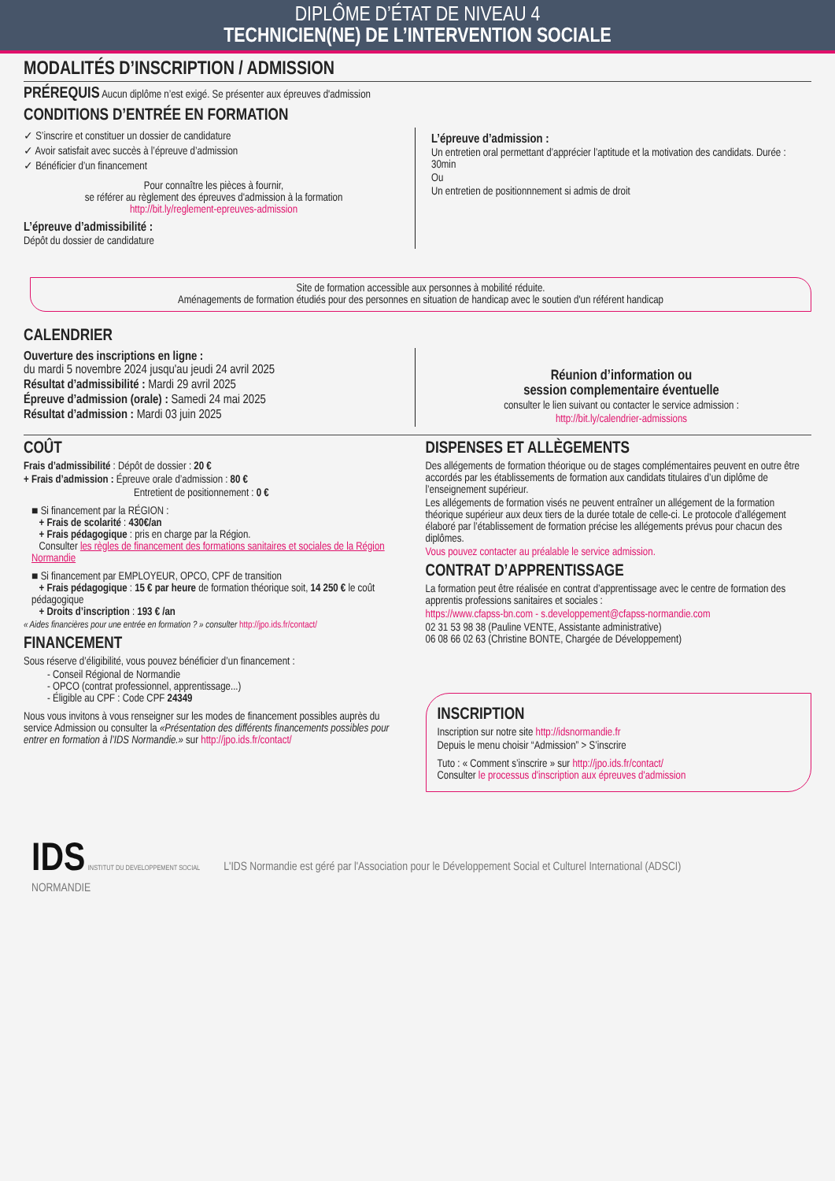DIPLÔME D’ÉTAT DE NIVEAU 4
TECHNICIEN(NE) DE L’INTERVENTION SOCIALE
MODALITÉS D’INSCRIPTION / ADMISSION
PRÉREQUIS Aucun diplôme n’est exigé. Se présenter aux épreuves d'admission
CONDITIONS D’ENTRÉE EN FORMATION
✓ S’inscrire et constituer un dossier de candidature
✓ Avoir satisfait avec succès à l’épreuve d’admission
✓ Bénéficier d’un financement
Pour connaître les pièces à fournir,
se référer au règlement des épreuves d'admission à la formation
http://bit.ly/reglement-epreuves-admission
L’épreuve d’admissibilité :
Dépôt du dossier de candidature
L’épreuve d’admission :
Un entretien oral permettant d’apprécier l’aptitude et la motivation des candidats. Durée : 30min
Ou
Un entretien de positionnnement si admis de droit
Site de formation accessible aux personnes à mobilité réduite.
Aménagements de formation étudiés pour des personnes en situation de handicap avec le soutien d'un référent handicap
CALENDRIER
Ouverture des inscriptions en ligne :
du mardi 5 novembre 2024 jusqu'au jeudi 24 avril 2025
Résultat d’admissibilité : Mardi 29 avril 2025
Épreuve d’admission (orale) : Samedi 24 mai 2025
Résultat d’admission : Mardi 03 juin 2025
Réunion d’information ou
session complementaire éventuelle
consulter le lien suivant ou contacter le service admission :
http://bit.ly/calendrier-admissions
COÛT
Frais d’admissibilité : Dépôt de dossier : 20 €
+ Frais d’admission : Épreuve orale d’admission : 80 €
Entretient de positionnement : 0 €
■ Si financement par la RÉGION :
+ Frais de scolarité : 430€/an
+ Frais pédagogique : pris en charge par la Région.
Consulter les règles de financement des formations sanitaires et sociales de la Région Normandie
■ Si financement par EMPLOYEUR, OPCO, CPF de transition
+ Frais pédagogique : 15 € par heure de formation théorique soit, 14 250 € le coût pédagogique
+ Droits d’inscription : 193 € /an
« Aides financières pour une entrée en formation ? » consulter http://jpo.ids.fr/contact/
FINANCEMENT
Sous réserve d’éligibilité, vous pouvez bénéficier d’un financement :
- Conseil Régional de Normandie
- OPCO (contrat professionnel, apprentissage...)
- Éligible au CPF : Code CPF 24349
Nous vous invitons à vous renseigner sur les modes de financement possibles auprès du service Admission ou consulter la «Présentation des différents financements possibles pour entrer en formation à l’IDS Normandie.» sur http://jpo.ids.fr/contact/
DISPENSES ET ALLÈGEMENTS
Des allégements de formation théorique ou de stages complémentaires peuvent en outre être accordés par les établissements de formation aux candidats titulaires d’un diplôme de l’enseignement supérieur.
Les allégements de formation visés ne peuvent entraîner un allégement de la formation théorique supérieur aux deux tiers de la durée totale de celle-ci. Le protocole d’allégement élaboré par l’établissement de formation précise les allégements prévus pour chacun des diplômes.
Vous pouvez contacter au préalable le service admission.
CONTRAT D’APPRENTISSAGE
La formation peut être réalisée en contrat d’apprentissage avec le centre de formation des apprentis professions sanitaires et sociales :
https://www.cfapss-bn.com - s.developpement@cfapss-normandie.com
02 31 53 98 38 (Pauline VENTE, Assistante administrative)
06 08 66 02 63 (Christine BONTE, Chargée de Développement)
INSCRIPTION
Inscription sur notre site http://idsnormandie.fr
Depuis le menu choisir “Admission” > S’inscrire
Tuto : « Comment s’inscrire » sur http://jpo.ids.fr/contact/
Consulter le processus d'inscription aux épreuves d'admission
IDS INSTITUT DU DEVELOPPEMENT SOCIAL
NORMANDIE
L'IDS Normandie est géré par l'Association pour le Développement Social et Culturel International (ADSCI)